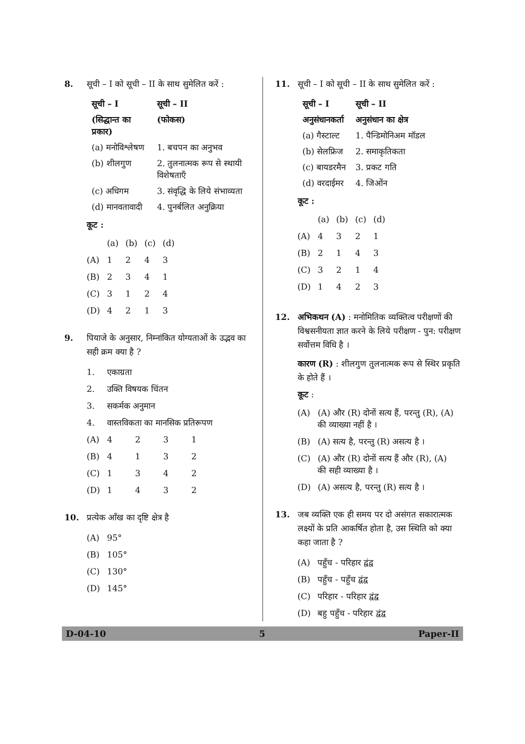8. सूची – I को सूची – II के साथ सुमेलित करें :
| सूची – I | सूची – II |
| --- | --- |
| (सिद्धान्त का प्रकार) | (फोकस) |
| (a) मनोविश्लेषण | 1. बचपन का अनुभव |
| (b) शीलगुण | 2. तुलनात्मक रूप से स्थायी विशेषताएँ |
| (c) अधिगम | 3. संवृद्धि के लिये संभाव्यता |
| (d) मानवतावादी | 4. पुनर्बलित अनुक्रिया |
कूट :
| | (a) | (b) | (c) | (d) |
| (A) | 1 | 2 | 4 | 3 |
| (B) | 2 | 3 | 4 | 1 |
| (C) | 3 | 1 | 2 | 4 |
| (D) | 4 | 2 | 1 | 3 |
9. पियाजे के अनुसार, निम्नांकित योग्यताओं के उद्भव का सही क्रम क्या है ?
| 1. | एकाग्रता | | | |
| 2. | उक्ति विषयक चिंतन | | | |
| 3. | सकर्मक अनुमान | | | |
| 4. | वास्तविकता का मानसिक प्रतिरूपण | | | |
| (A) | 4 | 2 | 3 | 1 |
| (B) | 4 | 1 | 3 | 2 |
| (C) | 1 | 3 | 4 | 2 |
| (D) | 1 | 4 | 3 | 2 |
10. प्रत्येक आँख का दृष्टि क्षेत्र है
| (A) | 95° |
| (B) | 105° |
| (C) | 130° |
| (D) | 145° |
11. सूची – I को सूची – II के साथ सुमेलित करें :
| सूची – I | सूची – II |
| --- | --- |
| अनुसंधानकर्ता | अनुसंधान का क्षेत्र |
| (a) गैस्टाल्ट | 1. पैन्डिमोनिअम मॉडल |
| (b) सेलफ्रिज | 2. समाकृतिकता |
| (c) बायडरमैन | 3. प्रकट गति |
| (d) वरदाईमर | 4. जिओंन |
कूट :
| | (a) | (b) | (c) | (d) |
| (A) | 4 | 3 | 2 | 1 |
| (B) | 2 | 1 | 4 | 3 |
| (C) | 3 | 2 | 1 | 4 |
| (D) | 1 | 4 | 2 | 3 |
12. अभिकथन (A) : मनोमितिक व्यक्तित्व परीक्षणों की विश्वसनीयता ज्ञात करने के लिये परीक्षण - पुन: परीक्षण सर्वोत्तम विधि है ।
कारण (R) : शीलगुण तुलनात्मक रूप से स्थिर प्रकृति के होते हैं ।
कूट :
| (A) | (A) और (R) दोनों सत्य हैं, परन्तु (R), (A) की व्याख्या नहीं है । |
| (B) | (A) सत्य है, परन्तु (R) असत्य है । |
| (C) | (A) और (R) दोनों सत्य हैं और (R), (A) की सही व्याख्या है । |
| (D) | (A) असत्य है, परन्तु (R) सत्य है । |
13. जब व्यक्ति एक ही समय पर दो असंगत सकारात्मक लक्ष्यों के प्रति आकर्षित होता है, उस स्थिति को क्या कहा जाता है ?
| (A) | पहुँच - परिहार द्वंद्व |
| (B) | पहुँच - पहुँच द्वंद्व |
| (C) | परिहार - परिहार द्वंद्व |
| (D) | बहु पहुँच - परिहार द्वंद्व |
D-04-10 5 Paper-II